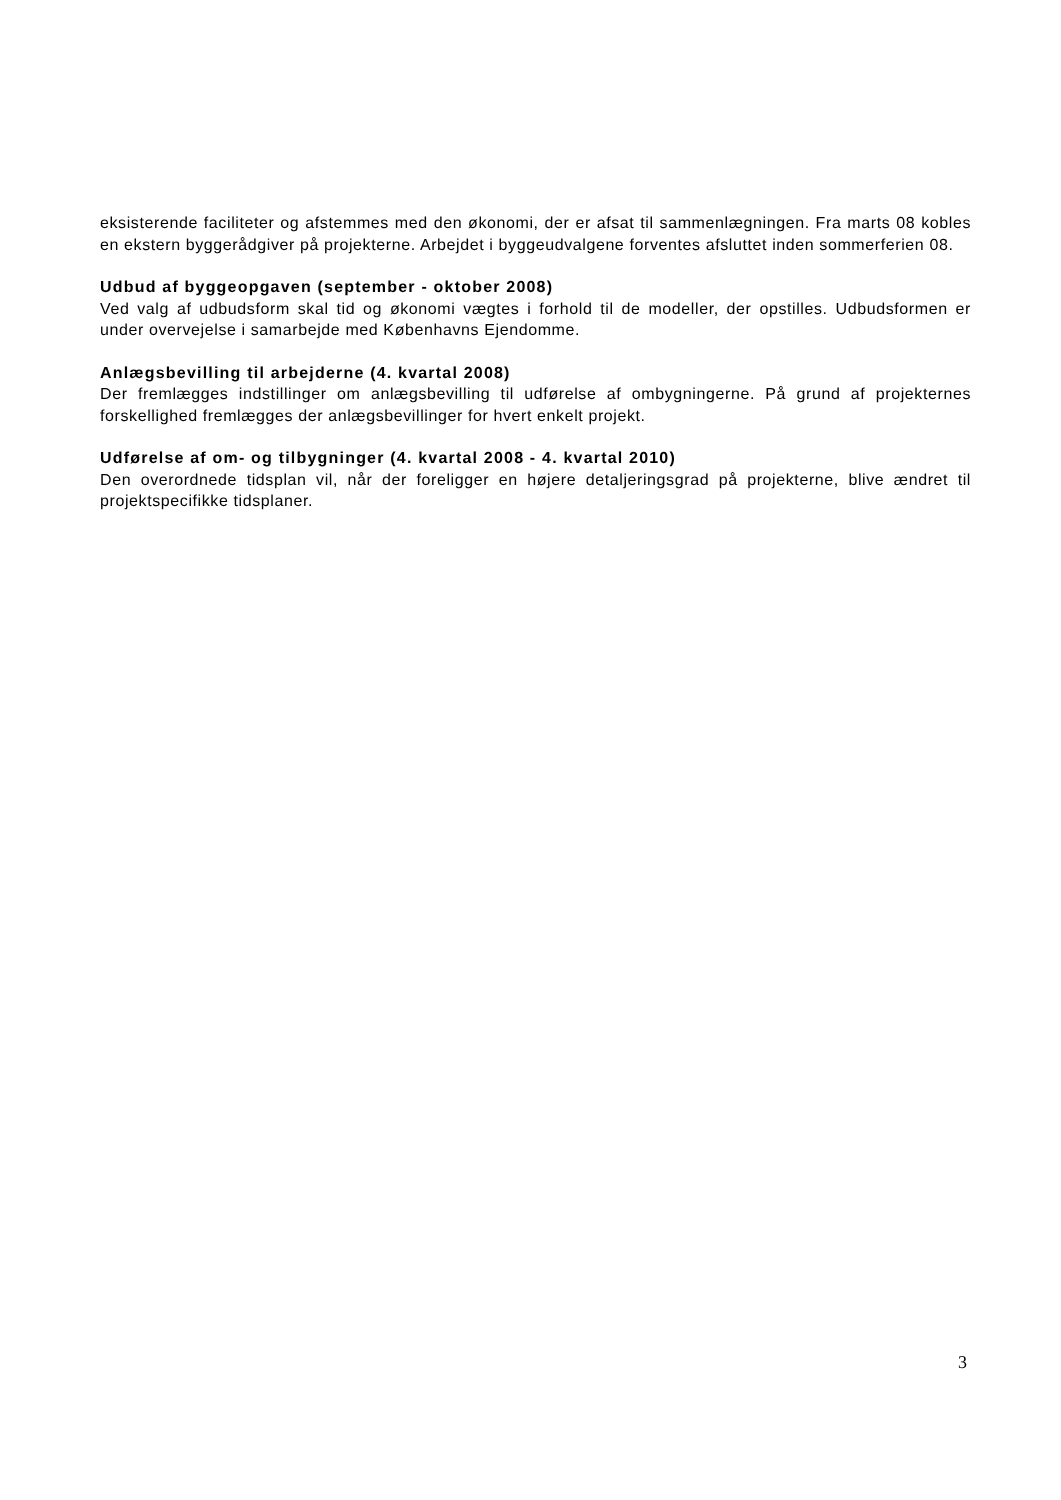eksisterende faciliteter og afstemmes med den økonomi, der er afsat til sammenlægningen. Fra marts 08 kobles en ekstern byggerådgiver på projekterne. Arbejdet i byggeudvalgene forventes afsluttet inden sommerferien 08.
Udbud af byggeopgaven (september - oktober 2008)
Ved valg af udbudsform skal tid og økonomi vægtes i forhold til de modeller, der opstilles. Udbudsformen er under overvejelse i samarbejde med Københavns Ejendomme.
Anlægsbevilling til arbejderne (4. kvartal 2008)
Der fremlægges indstillinger om anlægsbevilling til udførelse af ombygningerne. På grund af projekternes forskellighed fremlægges der anlægsbevillinger for hvert enkelt projekt.
Udførelse af om- og tilbygninger (4. kvartal 2008 - 4. kvartal 2010)
Den overordnede tidsplan vil, når der foreligger en højere detaljeringsgrad på projekterne, blive ændret til projektspecifikke tidsplaner.
3